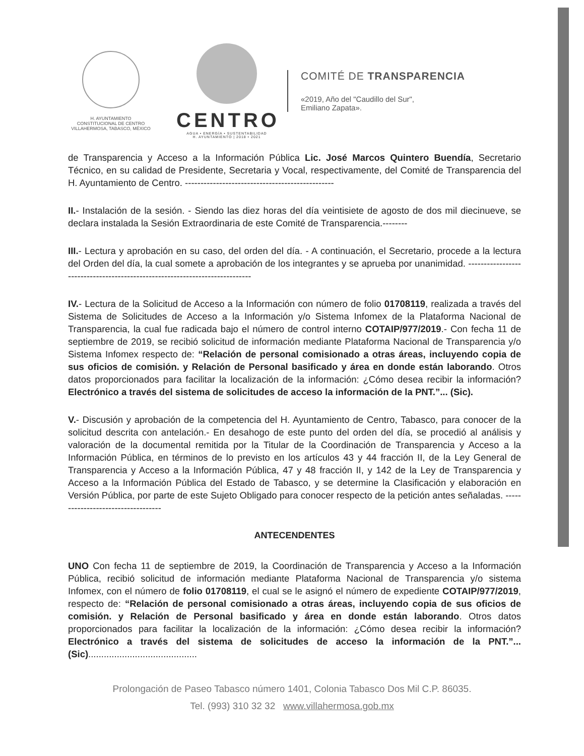H. AYUNTAMIENTO
CONSTITUCIONAL DE CENTRO
VILLAHERMOSA, TABASCO, MÉXICO
CENTRO
AGUA • ENERGÍA • SUSTENTABILIDAD
H. AYUNTAMIENTO | 2018 • 2021
COMITÉ DE TRANSPARENCIA
«2019, Año del "Caudillo del Sur",
Emiliano Zapata».
de Transparencia y Acceso a la Información Pública Lic. José Marcos Quintero Buendía, Secretario Técnico, en su calidad de Presidente, Secretaria y Vocal, respectivamente, del Comité de Transparencia del H. Ayuntamiento de Centro. ------------------------------------------------
II.- Instalación de la sesión. - Siendo las diez horas del día veintisiete de agosto de dos mil diecinueve, se declara instalada la Sesión Extraordinaria de este Comité de Transparencia.--------
III.- Lectura y aprobación en su caso, del orden del día. - A continuación, el Secretario, procede a la lectura del Orden del día, la cual somete a aprobación de los integrantes y se aprueba por unanimidad. ----------------------------------------------------------------------------
IV.- Lectura de la Solicitud de Acceso a la Información con número de folio 01708119, realizada a través del Sistema de Solicitudes de Acceso a la Información y/o Sistema Infomex de la Plataforma Nacional de Transparencia, la cual fue radicada bajo el número de control interno COTAIP/977/2019.- Con fecha 11 de septiembre de 2019, se recibió solicitud de información mediante Plataforma Nacional de Transparencia y/o Sistema Infomex respecto de: “Relación de personal comisionado a otras áreas, incluyendo copia de sus oficios de comisión. y Relación de Personal basificado y área en donde están laborando. Otros datos proporcionados para facilitar la localización de la información: ¿Cómo desea recibir la información? Electrónico a través del sistema de solicitudes de acceso la información de la PNT.”... (Sic).
V.- Discusión y aprobación de la competencia del H. Ayuntamiento de Centro, Tabasco, para conocer de la solicitud descrita con antelación.- En desahogo de este punto del orden del día, se procedió al análisis y valoración de la documental remitida por la Titular de la Coordinación de Transparencia y Acceso a la Información Pública, en términos de lo previsto en los artículos 43 y 44 fracción II, de la Ley General de Transparencia y Acceso a la Información Pública, 47 y 48 fracción II, y 142 de la Ley de Transparencia y Acceso a la Información Pública del Estado de Tabasco, y se determine la Clasificación y elaboración en Versión Pública, por parte de este Sujeto Obligado para conocer respecto de la petición antes señaladas. -----------------------------------
ANTECENDENTES
UNO Con fecha 11 de septiembre de 2019, la Coordinación de Transparencia y Acceso a la Información Pública, recibió solicitud de información mediante Plataforma Nacional de Transparencia y/o sistema Infomex, con el número de folio 01708119, el cual se le asignó el número de expediente COTAIP/977/2019, respecto de: “Relación de personal comisionado a otras áreas, incluyendo copia de sus oficios de comisión. y Relación de Personal basificado y área en donde están laborando. Otros datos proporcionados para facilitar la localización de la información: ¿Cómo desea recibir la información? Electrónico a través del sistema de solicitudes de acceso la información de la PNT.”... (Sic)..........................................
Prolongación de Paseo Tabasco número 1401, Colonia Tabasco Dos Mil C.P. 86035.
Tel. (993) 310 32 32 www.villahermosa.gob.mx